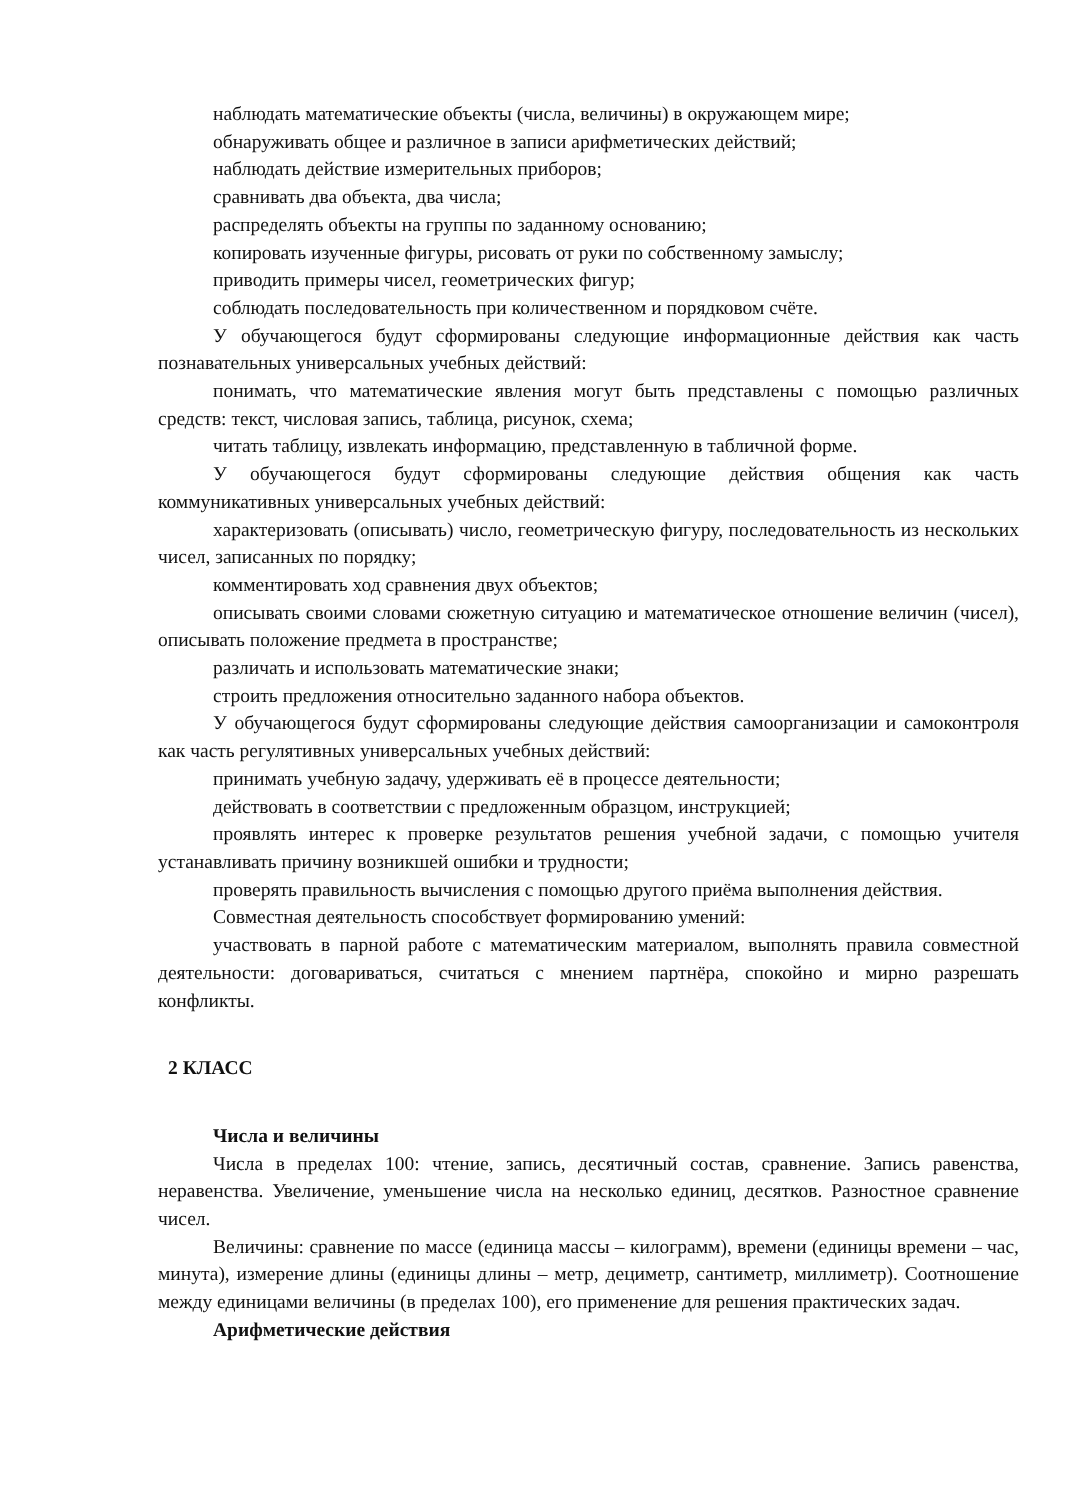наблюдать математические объекты (числа, величины) в окружающем мире;
обнаруживать общее и различное в записи арифметических действий;
наблюдать действие измерительных приборов;
сравнивать два объекта, два числа;
распределять объекты на группы по заданному основанию;
копировать изученные фигуры, рисовать от руки по собственному замыслу;
приводить примеры чисел, геометрических фигур;
соблюдать последовательность при количественном и порядковом счёте.
У обучающегося будут сформированы следующие информационные действия как часть познавательных универсальных учебных действий:
понимать, что математические явления могут быть представлены с помощью различных средств: текст, числовая запись, таблица, рисунок, схема;
читать таблицу, извлекать информацию, представленную в табличной форме.
У обучающегося будут сформированы следующие действия общения как часть коммуникативных универсальных учебных действий:
характеризовать (описывать) число, геометрическую фигуру, последовательность из нескольких чисел, записанных по порядку;
комментировать ход сравнения двух объектов;
описывать своими словами сюжетную ситуацию и математическое отношение величин (чисел), описывать положение предмета в пространстве;
различать и использовать математические знаки;
строить предложения относительно заданного набора объектов.
У обучающегося будут сформированы следующие действия самоорганизации и самоконтроля как часть регулятивных универсальных учебных действий:
принимать учебную задачу, удерживать её в процессе деятельности;
действовать в соответствии с предложенным образцом, инструкцией;
проявлять интерес к проверке результатов решения учебной задачи, с помощью учителя устанавливать причину возникшей ошибки и трудности;
проверять правильность вычисления с помощью другого приёма выполнения действия.
Совместная деятельность способствует формированию умений:
участвовать в парной работе с математическим материалом, выполнять правила совместной деятельности: договариваться, считаться с мнением партнёра, спокойно и мирно разрешать конфликты.
2 КЛАСС
Числа и величины
Числа в пределах 100: чтение, запись, десятичный состав, сравнение. Запись равенства, неравенства. Увеличение, уменьшение числа на несколько единиц, десятков. Разностное сравнение чисел.
Величины: сравнение по массе (единица массы – килограмм), времени (единицы времени – час, минута), измерение длины (единицы длины – метр, дециметр, сантиметр, миллиметр). Соотношение между единицами величины (в пределах 100), его применение для решения практических задач.
Арифметические действия